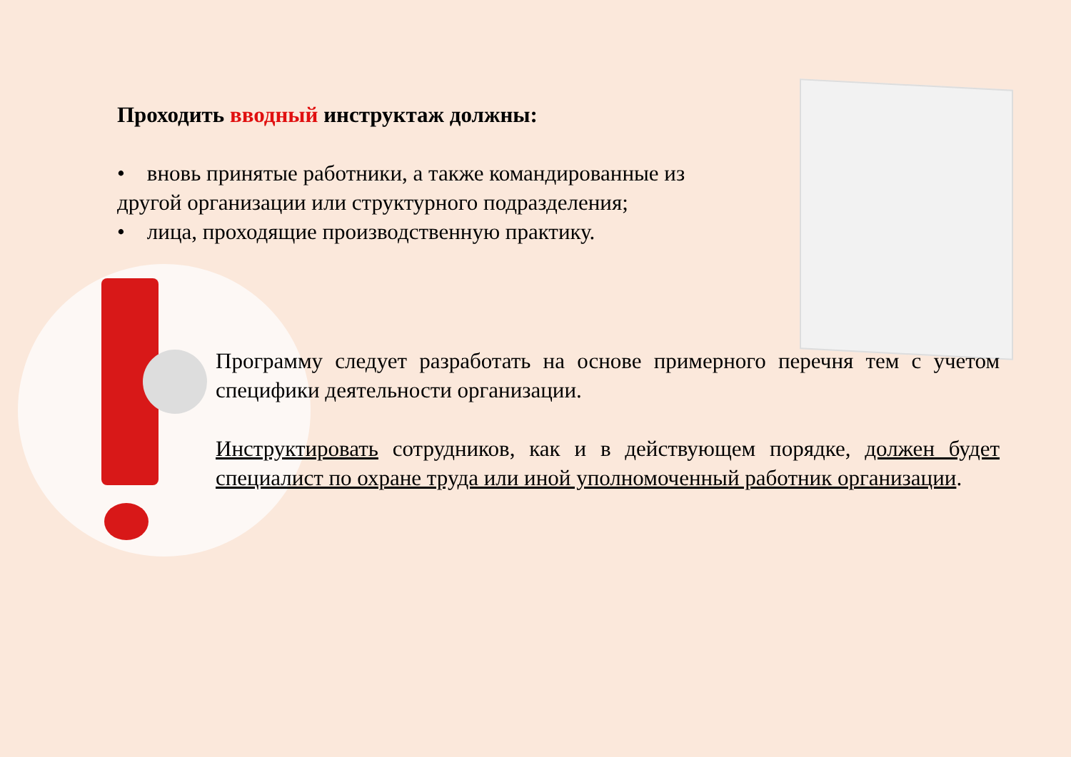Проходить вводный инструктаж должны:
• вновь принятые работники, а также командированные из другой организации или структурного подразделения;
• лица, проходящие производственную практику.
Программу следует разработать на основе примерного перечня тем с учетом специфики деятельности организации.
Инструктировать сотрудников, как и в действующем порядке, должен будет специалист по охране труда или иной уполномоченный работник организации.